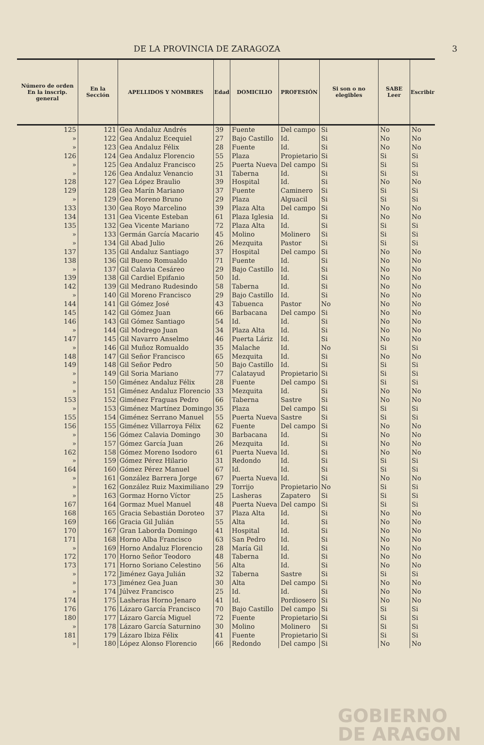DE LA PROVINCIA DE ZARAGOZA 3
| Número de orden En la inscrip. general | En la Sección | APELLIDOS Y NOMBRES | Edad | DOMICILIO | PROFESIÓN | Si son o no elegibles | SABE Leer | Escribir |
| --- | --- | --- | --- | --- | --- | --- | --- | --- |
| 125 | 121 | Gea Andaluz Andrés | 39 | Fuente | Del campo | Si | No | No |
| » | 122 | Gea Andaluz Ecequiel | 27 | Bajo Castillo | Id. | Si | No | No |
| » | 123 | Gea Andaluz Félix | 28 | Fuente | Id. | Si | No | No |
| 126 | 124 | Gea Andaluz Florencio | 55 | Plaza | Propietario | Si | Si | Si |
| » | 125 | Gea Andaluz Francisco | 25 | Puerta Nueva | Del campo | Si | Si | Si |
| » | 126 | Gea Andaluz Venancio | 31 | Taberna | Id. | Si | Si | Si |
| 128 | 127 | Gea López Braulio | 39 | Hospital | Id. | Si | No | No |
| 129 | 128 | Gea Marín Mariano | 37 | Fuente | Caminero | Si | Si | Si |
| » | 129 | Gea Moreno Bruno | 29 | Plaza | Alguacil | Si | Si | Si |
| 133 | 130 | Gea Royo Marcelino | 39 | Plaza Alta | Del campo | Si | No | No |
| 134 | 131 | Gea Vicente Esteban | 61 | Plaza Iglesia | Id. | Si | No | No |
| 135 | 132 | Gea Vicente Mariano | 72 | Plaza Alta | Id. | Si | Si | Si |
| » | 133 | Germán García Macario | 45 | Molino | Molinero | Si | Si | Si |
| » | 134 | Gil Abad Julio | 26 | Mezquita | Pastor | Si | Si | Si |
| 137 | 135 | Gil Andaluz Santiago | 37 | Hospital | Del campo | Si | No | No |
| 138 | 136 | Gil Bueno Romualdo | 71 | Fuente | Id. | Si | No | No |
| » | 137 | Gil Calavia Cesáreo | 29 | Bajo Castillo | Id. | Si | No | No |
| 139 | 138 | Gil Cardiel Epifanio | 50 | Id. | Id. | Si | No | No |
| 142 | 139 | Gil Medrano Rudesindo | 58 | Taberna | Id. | Si | No | No |
| » | 140 | Gil Moreno Francisco | 29 | Bajo Castillo | Id. | Si | No | No |
| 144 | 141 | Gil Gómez José | 43 | Tabuenca | Pastor | No | No | No |
| 145 | 142 | Gil Gómez Juan | 66 | Barbacana | Del campo | Si | No | No |
| 146 | 143 | Gil Gómez Santiago | 54 | Id. | Id. | Si | No | No |
| » | 144 | Gil Modrego Juan | 34 | Plaza Alta | Id. | Si | No | No |
| 147 | 145 | Gil Navarro Anselmo | 46 | Puerta Láriz | Id. | Si | No | No |
| » | 146 | Gil Muñoz Romualdo | 35 | Malache | Id. | No | Si | Si |
| 148 | 147 | Gil Señor Francisco | 65 | Mezquita | Id. | Si | No | No |
| 149 | 148 | Gil Señor Pedro | 50 | Bajo Castillo | Id. | Si | Si | Si |
| » | 149 | Gil Soria Mariano | 77 | Calatayud | Propietario | Si | Si | Si |
| » | 150 | Giménez Andaluz Félix | 28 | Fuente | Del campo | Si | Si | Si |
| » | 151 | Giménez Andaluz Florencio | 33 | Mezquita | Id. | Si | No | No |
| 153 | 152 | Giménez Fraguas Pedro | 66 | Taberna | Sastre | Si | No | No |
| » | 153 | Giménez Martínez Domingo | 35 | Plaza | Del campo | Si | Si | Si |
| 155 | 154 | Giménez Serrano Manuel | 55 | Puerta Nueva | Sastre | Si | Si | Si |
| 156 | 155 | Giménez Villarroya Félix | 62 | Fuente | Del campo | Si | No | No |
| » | 156 | Gómez Calavia Domingo | 30 | Barbacana | Id. | Si | No | No |
| » | 157 | Gómez García Juan | 26 | Mezquita | Id. | Si | No | No |
| 162 | 158 | Gómez Moreno Isodoro | 61 | Puerta Nueva | Id. | Si | No | No |
| » | 159 | Gómez Pérez Hilario | 31 | Redondo | Id. | Si | Si | Si |
| 164 | 160 | Gómez Pérez Manuel | 67 | Id. | Id. | Si | Si | Si |
| » | 161 | González Barrera Jorge | 67 | Puerta Nueva | Id. | Si | No | No |
| » | 162 | González Ruiz Maximiliano | 29 | Torrijo | Propietario | No | Si | Si |
| » | 163 | Gormaz Horno Víctor | 25 | Lasheras | Zapatero | Si | Si | Si |
| 167 | 164 | Gormaz Muel Manuel | 48 | Puerta Nueva | Del campo | Si | Si | Si |
| 168 | 165 | Gracia Sebastián Doroteo | 37 | Plaza Alta | Id. | Si | No | No |
| 169 | 166 | Gracia Gil Julián | 55 | Alta | Id. | Si | No | No |
| 170 | 167 | Gran Laborda Domingo | 41 | Hospital | Id. | Si | No | No |
| 171 | 168 | Horno Alba Francisco | 63 | San Pedro | Id. | Si | No | No |
| » | 169 | Horno Andaluz Florencio | 28 | María Gil | Id. | Si | No | No |
| 172 | 170 | Horno Señor Teodoro | 48 | Taberna | Id. | Si | No | No |
| 173 | 171 | Horno Soriano Celestino | 56 | Alta | Id. | Si | No | No |
| » | 172 | Jiménez Gaya Julián | 32 | Taberna | Sastre | Si | Si | Si |
| » | 173 | Jiménez Gea Juan | 30 | Alta | Del campo | Si | No | No |
| » | 174 | Júlvez Francisco | 25 | Id. | Id. | Si | No | No |
| 174 | 175 | Lasheras Horno Jenaro | 41 | Id. | Pordiosero | Si | No | No |
| 176 | 176 | Lázaro García Francisco | 70 | Bajo Castillo | Del campo | Si | Si | Si |
| 180 | 177 | Lázaro García Miguel | 72 | Fuente | Propietario | Si | Si | Si |
| » | 178 | Lázaro García Saturnino | 30 | Molino | Molinero | Si | Si | Si |
| 181 | 179 | Lázaro Ibiza Félix | 41 | Fuente | Propietario | Si | Si | Si |
| » | 180 | López Alonso Florencio | 66 | Redondo | Del campo | Si | No | No |
GOBIERNO
DE ARAGON